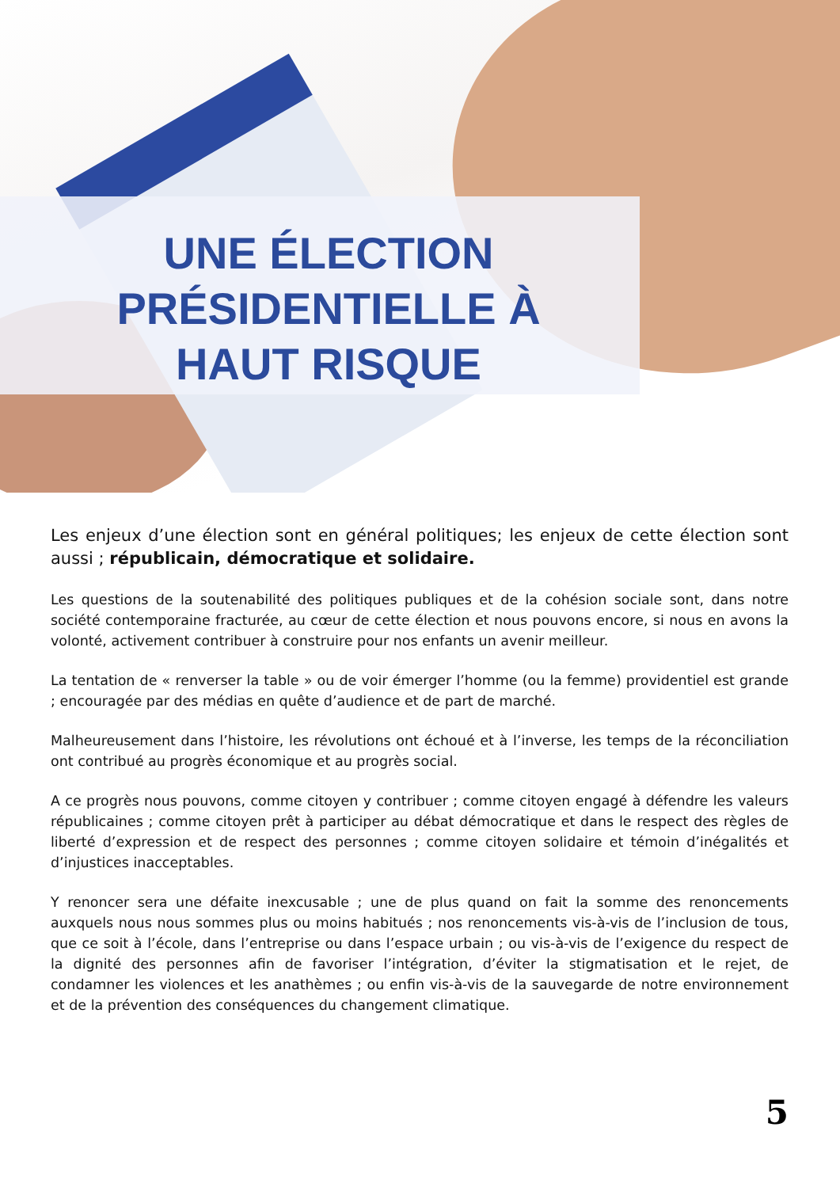UNE ÉLECTION
PRÉSIDENTIELLE À
HAUT RISQUE
Les enjeux d’une élection sont en général politiques; les enjeux de cette élection sont aussi ; républicain, démocratique et solidaire.
Les questions de la soutenabilité des politiques publiques et de la cohésion sociale sont, dans notre société contemporaine fracturée, au cœur de cette élection et nous pouvons encore, si nous en avons la volonté, activement contribuer à construire pour nos enfants un avenir meilleur.
La tentation de « renverser la table » ou de voir émerger l’homme (ou la femme) providentiel est grande ; encouragée par des médias en quête d’audience et de part de marché.
Malheureusement dans l’histoire, les révolutions ont échoué et à l’inverse, les temps de la réconciliation ont contribué au progrès économique et au progrès social.
A ce progrès nous pouvons, comme citoyen y contribuer ; comme citoyen engagé à défendre les valeurs républicaines ; comme citoyen prêt à participer au débat démocratique et dans le respect des règles de liberté d’expression et de respect des personnes ; comme citoyen solidaire et témoin d’inégalités et d’injustices inacceptables.
Y renoncer sera une défaite inexcusable ; une de plus quand on fait la somme des renoncements auxquels nous nous sommes plus ou moins habitués ; nos renoncements vis-à-vis de l’inclusion de tous, que ce soit à l’école, dans l’entreprise ou dans l’espace urbain ; ou vis-à-vis de l’exigence du respect de la dignité des personnes afin de favoriser l’intégration, d’éviter la stigmatisation et le rejet, de condamner les violences et les anathèmes ; ou enfin vis-à-vis de la sauvegarde de notre environnement et de la prévention des conséquences du changement climatique.
5